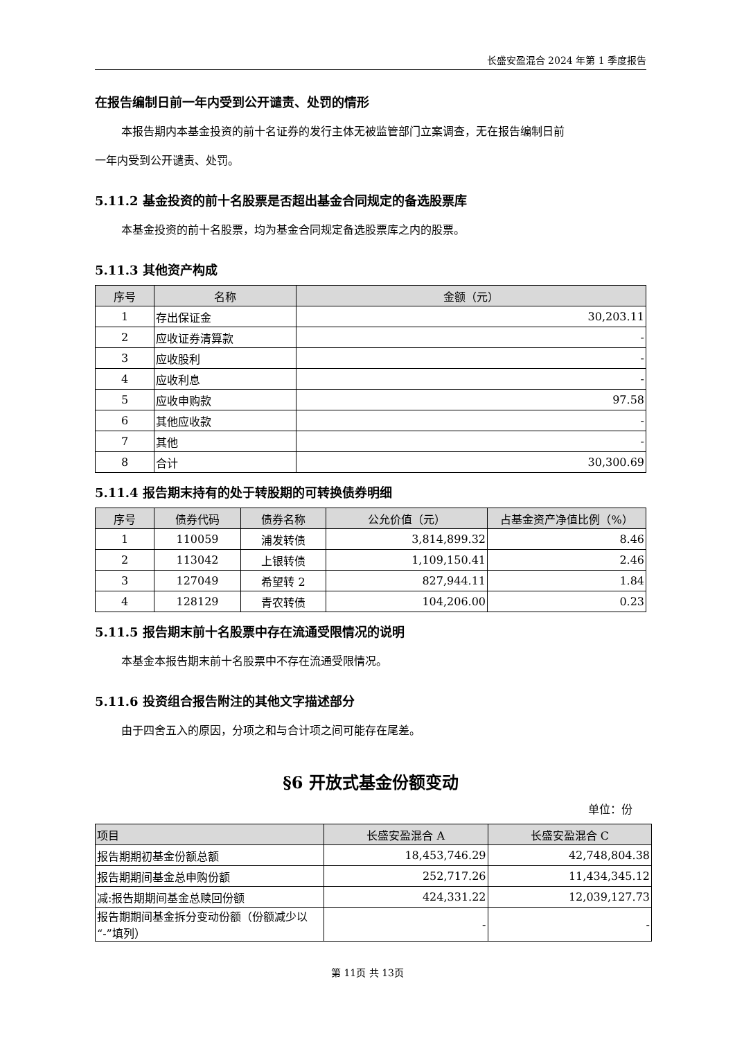长盛安盈混合 2024 年第 1 季度报告
在报告编制日前一年内受到公开谴责、处罚的情形
本报告期内本基金投资的前十名证券的发行主体无被监管部门立案调查，无在报告编制日前
一年内受到公开谴责、处罚。
5.11.2 基金投资的前十名股票是否超出基金合同规定的备选股票库
本基金投资的前十名股票，均为基金合同规定备选股票库之内的股票。
5.11.3 其他资产构成
| 序号 | 名称 | 金额（元） |
| --- | --- | --- |
| 1 | 存出保证金 | 30,203.11 |
| 2 | 应收证券清算款 | - |
| 3 | 应收股利 | - |
| 4 | 应收利息 | - |
| 5 | 应收申购款 | 97.58 |
| 6 | 其他应收款 | - |
| 7 | 其他 | - |
| 8 | 合计 | 30,300.69 |
5.11.4 报告期末持有的处于转股期的可转换债券明细
| 序号 | 债券代码 | 债券名称 | 公允价值（元） | 占基金资产净值比例（%） |
| --- | --- | --- | --- | --- |
| 1 | 110059 | 浦发转债 | 3,814,899.32 | 8.46 |
| 2 | 113042 | 上银转债 | 1,109,150.41 | 2.46 |
| 3 | 127049 | 希望转 2 | 827,944.11 | 1.84 |
| 4 | 128129 | 青农转债 | 104,206.00 | 0.23 |
5.11.5 报告期末前十名股票中存在流通受限情况的说明
本基金本报告期末前十名股票中不存在流通受限情况。
5.11.6 投资组合报告附注的其他文字描述部分
由于四舍五入的原因，分项之和与合计项之间可能存在尾差。
§6 开放式基金份额变动
单位：份
| 项目 | 长盛安盈混合 A | 长盛安盈混合 C |
| --- | --- | --- |
| 报告期期初基金份额总额 | 18,453,746.29 | 42,748,804.38 |
| 报告期期间基金总申购份额 | 252,717.26 | 11,434,345.12 |
| 减:报告期期间基金总赎回份额 | 424,331.22 | 12,039,127.73 |
| 报告期期间基金拆分变动份额（份额减少以“-”填列） | - | - |
第 11页 共 13页